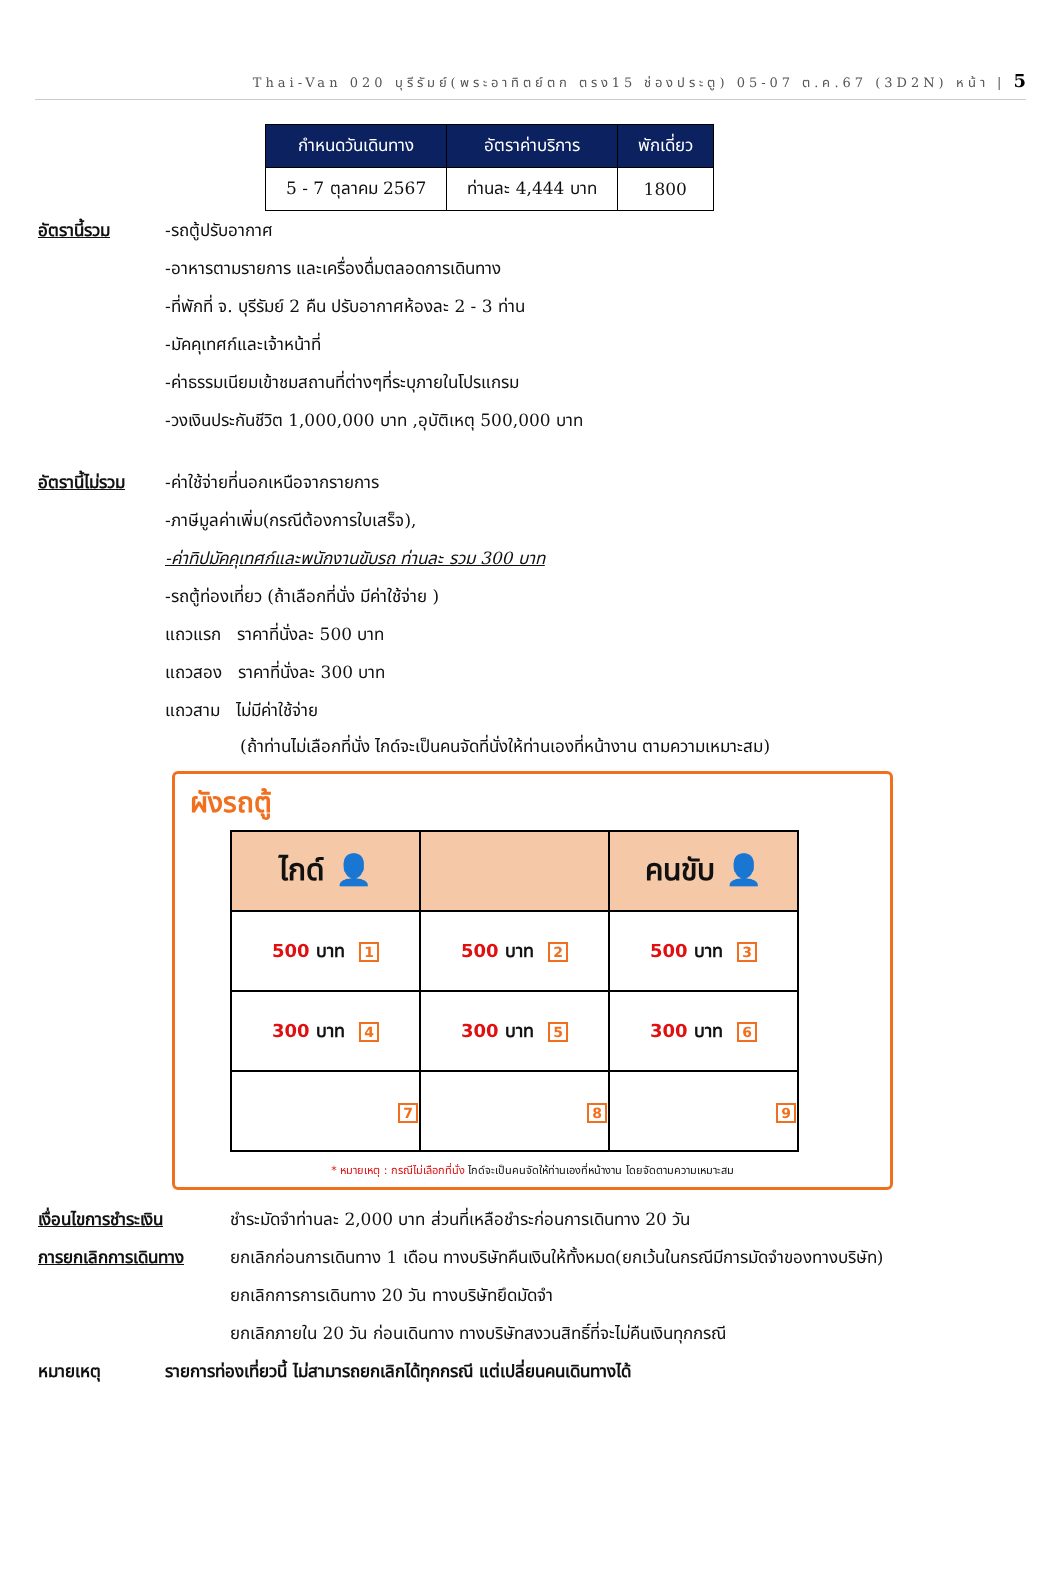Thai-Van 020 บุรีรัมย์(พระอาทิตย์ตก ตรง15 ช่องประตู) 05-07 ต.ค.67 (3D2N) หน้า | 5
| กำหนดวันเดินทาง | อัตราค่าบริการ | พักเดี่ยว |
| --- | --- | --- |
| 5 - 7 ตุลาคม 2567 | ท่านละ 4,444 บาท | 1800 |
อัตรานี้รวม -รถตู้ปรับอากาศ
-อาหารตามรายการ และเครื่องดื่มตลอดการเดินทาง
-ที่พักที่ จ. บุรีรัมย์ 2 คืน ปรับอากาศห้องละ 2 - 3 ท่าน
-มัคคุเทศก์และเจ้าหน้าที่
-ค่าธรรมเนียมเข้าชมสถานที่ต่างๆที่ระบุภายในโปรแกรม
-วงเงินประกันชีวิต 1,000,000 บาท ,อุบัติเหตุ 500,000 บาท
อัตรานี้ไม่รวม
-ค่าใช้จ่ายที่นอกเหนือจากรายการ
-ภาษีมูลค่าเพิ่ม(กรณีต้องการใบเสร็จ),
-ค่าทิปมัคคุเทศก์และพนักงานขับรถ ท่านละ รวม 300 บาท
-รถตู้ท่องเที่ยว (ถ้าเลือกที่นั่ง มีค่าใช้จ่าย )
แถวแรก ราคาที่นั่งละ 500 บาท
แถวสอง ราคาที่นั่งละ 300 บาท
แถวสาม ไม่มีค่าใช้จ่าย
(ถ้าท่านไม่เลือกที่นั่ง ไกด์จะเป็นคนจัดที่นั่งให้ท่านเองที่หน้างาน ตามความเหมาะสม)
ผังรถตู้
| ไกด์ 👤 | | คนขับ 👤 |
| 500 บาท 1 | 500 บาท 2 | 500 บาท 3 |
| 300 บาท 4 | 300 บาท 5 | 300 บาท 6 |
| 7 | 8 | 9 |
* หมายเหตุ : กรณีไม่เลือกที่นั่ง ไกด์จะเป็นคนจัดให้ท่านเองที่หน้างาน โดยจัดตามความเหมาะสม
เงื่อนไขการชำระเงิน
ชำระมัดจำท่านละ 2,000 บาท ส่วนที่เหลือชำระก่อนการเดินทาง 20 วัน
การยกเลิกการเดินทาง
ยกเลิกก่อนการเดินทาง 1 เดือน ทางบริษัทคืนเงินให้ทั้งหมด(ยกเว้นในกรณีมีการมัดจำของทางบริษัท)
ยกเลิกการการเดินทาง 20 วัน ทางบริษัทยึดมัดจำ
ยกเลิกภายใน 20 วัน ก่อนเดินทาง ทางบริษัทสงวนสิทธิ์ที่จะไม่คืนเงินทุกกรณี
หมายเหตุ รายการท่องเที่ยวนี้ ไม่สามารถยกเลิกได้ทุกกรณี แต่เปลี่ยนคนเดินทางได้